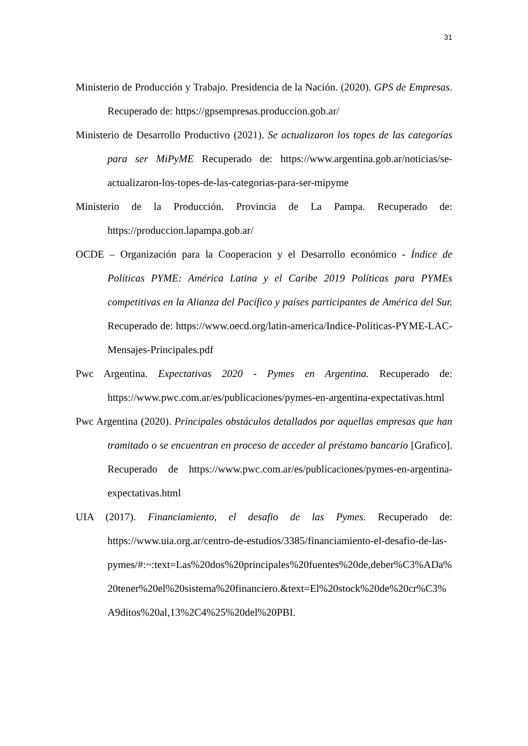31
Ministerio de Producción y Trabajo. Presidencia de la Nación. (2020). GPS de Empresas. Recuperado de: https://gpsempresas.produccion.gob.ar/
Ministerio de Desarrollo Productivo (2021). Se actualizaron los topes de las categorías para ser MiPyME Recuperado de: https://www.argentina.gob.ar/noticias/se-actualizaron-los-topes-de-las-categorias-para-ser-mipyme
Ministerio de la Producción. Provincia de La Pampa. Recuperado de: https://produccion.lapampa.gob.ar/
OCDE – Organización para la Cooperacion y el Desarrollo económico - Índice de Políticas PYME: América Latina y el Caribe 2019 Políticas para PYMEs competitivas en la Alianza del Pacífico y países participantes de América del Sur. Recuperado de: https://www.oecd.org/latin-america/Indice-Politicas-PYME-LAC-Mensajes-Principales.pdf
Pwc Argentina. Expectativas 2020 - Pymes en Argentina. Recuperado de: https://www.pwc.com.ar/es/publicaciones/pymes-en-argentina-expectativas.html
Pwc Argentina (2020). Principales obstáculos detallados por aquellas empresas que han tramitado o se encuentran en proceso de acceder al préstamo bancario [Grafico]. Recuperado de https://www.pwc.com.ar/es/publicaciones/pymes-en-argentina-expectativas.html
UIA (2017). Financiamiento, el desafio de las Pymes. Recuperado de: https://www.uia.org.ar/centro-de-estudios/3385/financiamiento-el-desafio-de-las-pymes/#:~:text=Las%20dos%20principales%20fuentes%20de,deber%C3%ADa%20tener%20el%20sistema%20financiero.&text=El%20stock%20de%20cr%C3%A9ditos%20al,13%2C4%25%20del%20PBI.